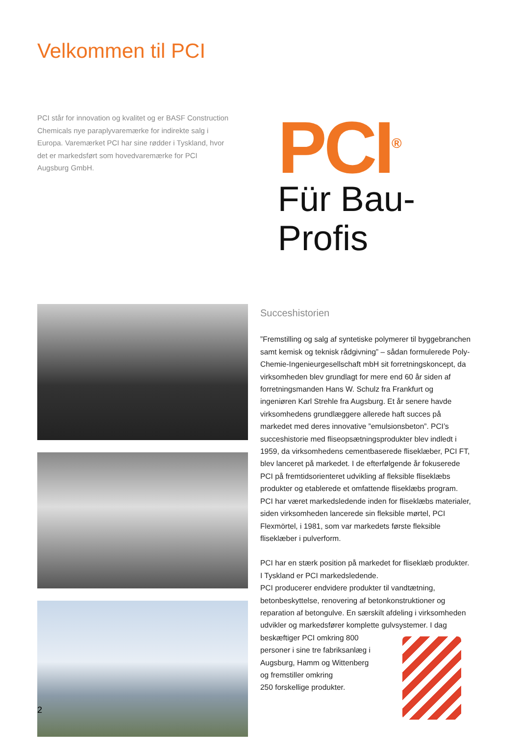Velkommen til PCI
PCI står for innovation og kvalitet og er BASF Construction Chemicals nye paraplyvaremærke for indirekte salg i Europa. Varemærket PCI har sine rødder i Tyskland, hvor det er markedsført som hovedvaremærke for PCI Augsburg GmbH.
PCI<sup>®</sup>
Für Bau-Profis
Succeshistorien
”Fremstilling og salg af syntetiske polymerer til byggebranchen samt kemisk og teknisk rådgivning” – sådan formulerede Poly-Chemie-Ingenieurgesellschaft mbH sit forretningskoncept, da virksomheden blev grundlagt for mere end 60 år siden af forretningsmanden Hans W. Schulz fra Frankfurt og ingeniøren Karl Strehle fra Augsburg. Et år senere havde virksomhedens grundlæggere allerede haft succes på markedet med deres innovative ”emulsionsbeton”. PCI’s succeshistorie med fliseopsætningsprodukter blev indledt i 1959, da virksomhedens cementbaserede fliseklæber, PCI FT, blev lanceret på markedet. I de efterfølgende år fokuserede PCI på fremtidsorienteret udvikling af fleksible fliseklæbs produkter og etablerede et omfattende fliseklæbs program. PCI har været markedsledende inden for fliseklæbs materialer, siden virksomheden lancerede sin fleksible mørtel, PCI Flexmörtel, i 1981, som var markedets første fleksible fliseklæber i pulverform.
PCI har en stærk position på markedet for fliseklæb produkter. I Tyskland er PCI markedsledende.
PCI producerer endvidere produkter til vandtætning, betonbeskyttelse, renovering af betonkonstruktioner og reparation af betongulve. En særskilt afdeling i virksomheden udvikler og markedsfører komplette gulvsystemer. I dag beskæftiger PCI omkring 800
personer i sine tre fabriksanlæg i
Augsburg, Hamm og Wittenberg
og fremstiller omkring
250 forskellige produkter.
2